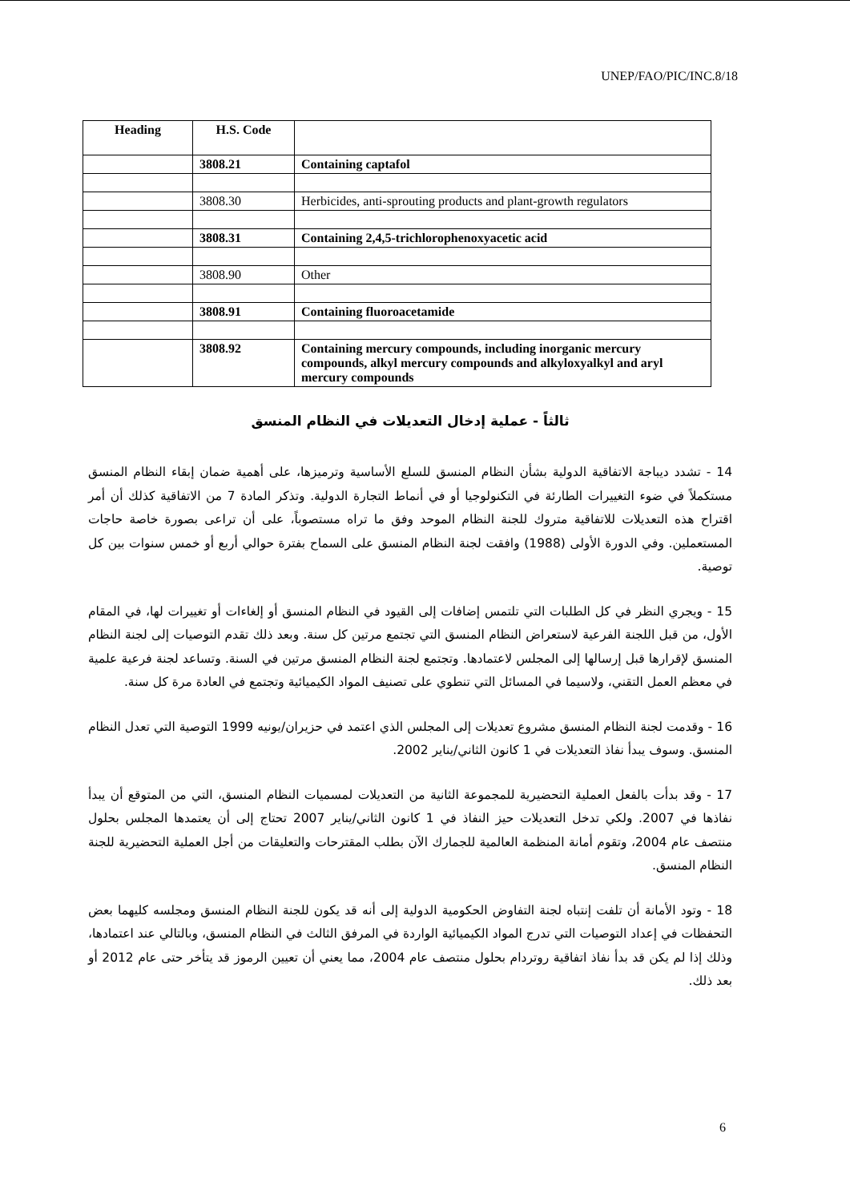UNEP/FAO/PIC/INC.8/18
| Heading | H.S. Code | |
| --- | --- | --- |
| | 3808.21 | Containing captafol |
| | 3808.30 | Herbicides, anti-sprouting products and plant-growth regulators |
| | 3808.31 | Containing 2,4,5-trichlorophenoxyacetic acid |
| | 3808.90 | Other |
| | 3808.91 | Containing fluoroacetamide |
| | 3808.92 | Containing mercury compounds, including inorganic mercury compounds, alkyl mercury compounds and alkyloxyalkyl and aryl mercury compounds |
ثالثاً - عملية إدخال التعديلات في النظام المنسق
14 - تشدد ديباجة الاتفاقية الدولية بشأن النظام المنسق للسلع الأساسية وترميزها، على أهمية ضمان إبقاء النظام المنسق مستكملاً في ضوء التغييرات الطارئة في التكنولوجيا أو في أنماط التجارة الدولية. وتذكر المادة 7 من الاتفاقية كذلك أن أمر اقتراح هذه التعديلات للاتفاقية متروك للجنة النظام الموحد وفق ما تراه مستصوباً، على أن تراعى بصورة خاصة حاجات المستعملين. وفي الدورة الأولى (1988) وافقت لجنة النظام المنسق على السماح بفترة حوالي أربع أو خمس سنوات بين كل توصية.
15 - ويجري النظر في كل الطلبات التي تلتمس إضافات إلى القيود في النظام المنسق أو إلغاءات أو تغييرات لها، في المقام الأول، من قبل اللجنة الفرعية لاستعراض النظام المنسق التي تجتمع مرتين كل سنة. وبعد ذلك تقدم التوصيات إلى لجنة النظام المنسق لإقرارها قبل إرسالها إلى المجلس لاعتمادها. وتجتمع لجنة النظام المنسق مرتين في السنة. وتساعد لجنة فرعية علمية في معظم العمل التقني، ولاسيما في المسائل التي تنطوي على تصنيف المواد الكيميائية وتجتمع في العادة مرة كل سنة.
16 - وقدمت لجنة النظام المنسق مشروع تعديلات إلى المجلس الذي اعتمد في حزيران/يونيه 1999 التوصية التي تعدل النظام المنسق. وسوف يبدأ نفاذ التعديلات في 1 كانون الثاني/يناير 2002.
17 - وقد بدأت بالفعل العملية التحضيرية للمجموعة الثانية من التعديلات لمسميات النظام المنسق، التي من المتوقع أن يبدأ نفاذها في 2007. ولكي تدخل التعديلات حيز النفاذ في 1 كانون الثاني/يناير 2007 تحتاج إلى أن يعتمدها المجلس بحلول منتصف عام 2004، وتقوم أمانة المنظمة العالمية للجمارك الآن بطلب المقترحات والتعليقات من أجل العملية التحضيرية للجنة النظام المنسق.
18 - وتود الأمانة أن تلفت إنتباه لجنة التفاوض الحكومية الدولية إلى أنه قد يكون للجنة النظام المنسق ومجلسه كليهما بعض التحفظات في إعداد التوصيات التي تدرج المواد الكيميائية الواردة في المرفق الثالث في النظام المنسق، وبالتالي عند اعتمادها، وذلك إذا لم يكن قد بدأ نفاذ اتفاقية روتردام بحلول منتصف عام 2004، مما يعني أن تعيين الرموز قد يتأخر حتى عام 2012 أو بعد ذلك.
6